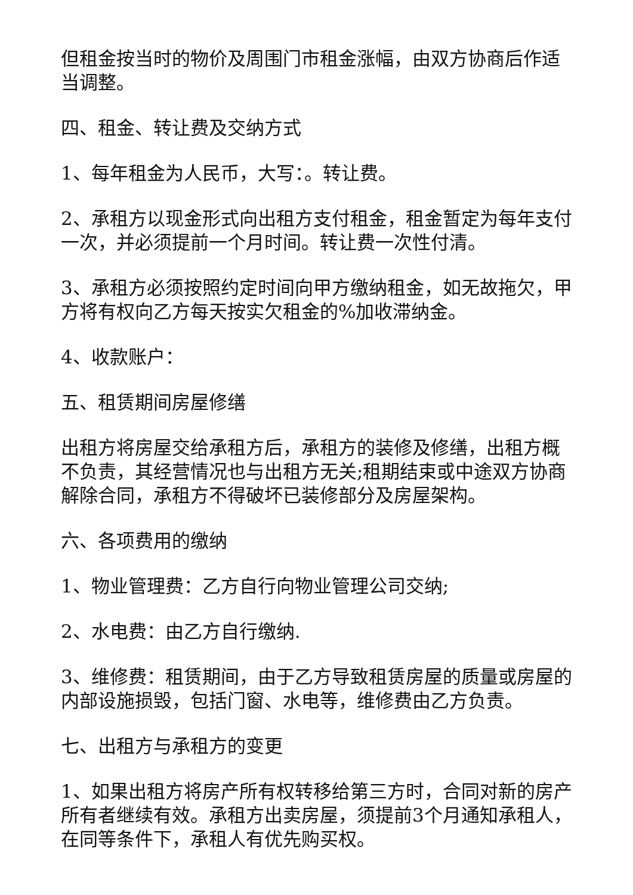但租金按当时的物价及周围门市租金涨幅，由双方协商后作适当调整。
四、租金、转让费及交纳方式
1、每年租金为人民币，大写：。转让费。
2、承租方以现金形式向出租方支付租金，租金暂定为每年支付一次，并必须提前一个月时间。转让费一次性付清。
3、承租方必须按照约定时间向甲方缴纳租金，如无故拖欠，甲方将有权向乙方每天按实欠租金的%加收滞纳金。
4、收款账户：
五、租赁期间房屋修缮
出租方将房屋交给承租方后，承租方的装修及修缮，出租方概不负责，其经营情况也与出租方无关;租期结束或中途双方协商解除合同，承租方不得破坏已装修部分及房屋架构。
六、各项费用的缴纳
1、物业管理费：乙方自行向物业管理公司交纳;
2、水电费：由乙方自行缴纳.
3、维修费：租赁期间，由于乙方导致租赁房屋的质量或房屋的内部设施损毁，包括门窗、水电等，维修费由乙方负责。
七、出租方与承租方的变更
1、如果出租方将房产所有权转移给第三方时，合同对新的房产所有者继续有效。承租方出卖房屋，须提前3个月通知承租人，在同等条件下，承租人有优先购买权。